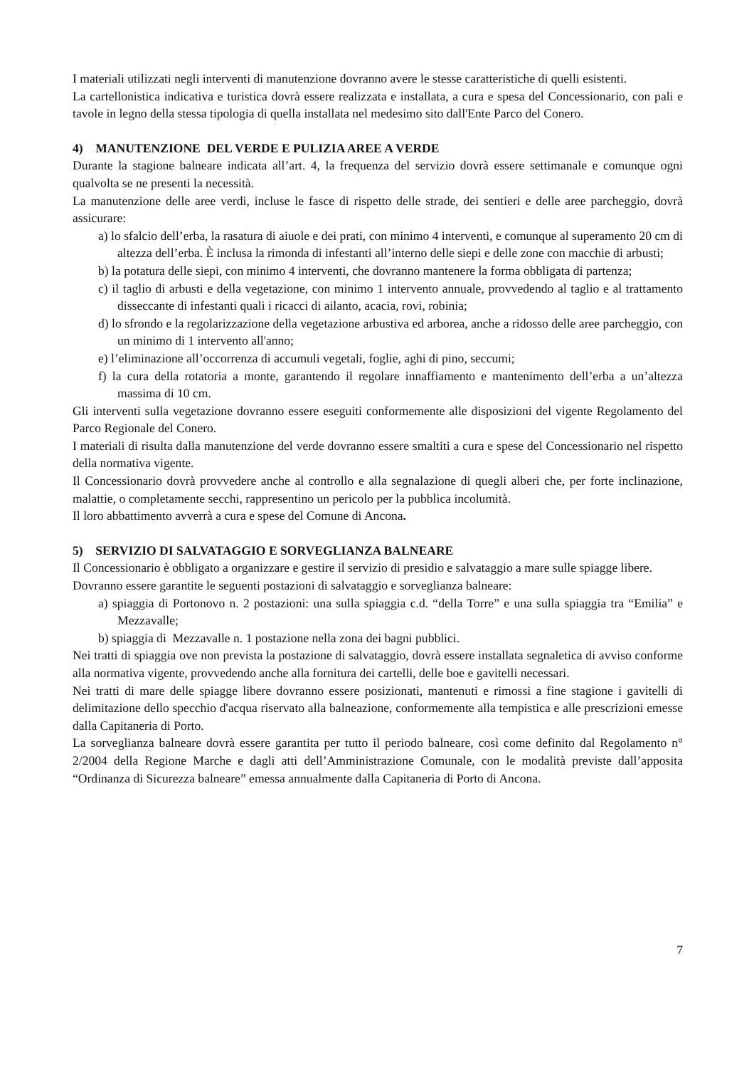I materiali utilizzati negli interventi di manutenzione dovranno avere le stesse caratteristiche di quelli esistenti.
La cartellonistica indicativa e turistica dovrà essere realizzata e installata, a cura e spesa del Concessionario, con pali e tavole in legno della stessa tipologia di quella installata nel medesimo sito dall'Ente Parco del Conero.
4) MANUTENZIONE DEL VERDE E PULIZIA AREE A VERDE
Durante la stagione balneare indicata all’art. 4, la frequenza del servizio dovrà essere settimanale e comunque ogni qualvolta se ne presenti la necessità.
La manutenzione delle aree verdi, incluse le fasce di rispetto delle strade, dei sentieri e delle aree parcheggio, dovrà assicurare:
a) lo sfalcio dell’erba, la rasatura di aiuole e dei prati, con minimo 4 interventi, e comunque al superamento 20 cm di altezza dell’erba. È inclusa la rimonda di infestanti all’interno delle siepi e delle zone con macchie di arbusti;
b) la potatura delle siepi, con minimo 4 interventi, che dovranno mantenere la forma obbligata di partenza;
c) il taglio di arbusti e della vegetazione, con minimo 1 intervento annuale, provvedendo al taglio e al trattamento disseccante di infestanti quali i ricacci di ailanto, acacia, rovi, robinia;
d) lo sfrondo e la regolarizzazione della vegetazione arbustiva ed arborea, anche a ridosso delle aree parcheggio, con un minimo di 1 intervento all'anno;
e) l’eliminazione all’occorrenza di accumuli vegetali, foglie, aghi di pino, seccumi;
f) la cura della rotatoria a monte, garantendo il regolare innaffiamento e mantenimento dell’erba a un’altezza massima di 10 cm.
Gli interventi sulla vegetazione dovranno essere eseguiti conformemente alle disposizioni del vigente Regolamento del Parco Regionale del Conero.
I materiali di risulta dalla manutenzione del verde dovranno essere smaltiti a cura e spese del Concessionario nel rispetto della normativa vigente.
Il Concessionario dovrà provvedere anche al controllo e alla segnalazione di quegli alberi che, per forte inclinazione, malattie, o completamente secchi, rappresentino un pericolo per la pubblica incolumità.
Il loro abbattimento avverrà a cura e spese del Comune di Ancona.
5) SERVIZIO DI SALVATAGGIO E SORVEGLIANZA BALNEARE
Il Concessionario è obbligato a organizzare e gestire il servizio di presidio e salvataggio a mare sulle spiagge libere.
Dovranno essere garantite le seguenti postazioni di salvataggio e sorveglianza balneare:
a) spiaggia di Portonovo n. 2 postazioni: una sulla spiaggia c.d. “della Torre” e una sulla spiaggia tra “Emilia” e Mezzavalle;
b) spiaggia di Mezzavalle n. 1 postazione nella zona dei bagni pubblici.
Nei tratti di spiaggia ove non prevista la postazione di salvataggio, dovrà essere installata segnaletica di avviso conforme alla normativa vigente, provvedendo anche alla fornitura dei cartelli, delle boe e gavitelli necessari.
Nei tratti di mare delle spiagge libere dovranno essere posizionati, mantenuti e rimossi a fine stagione i gavitelli di delimitazione dello specchio d'acqua riservato alla balneazione, conformemente alla tempistica e alle prescrizioni emesse dalla Capitaneria di Porto.
La sorveglianza balneare dovrà essere garantita per tutto il periodo balneare, così come definito dal Regolamento n° 2/2004 della Regione Marche e dagli atti dell’Amministrazione Comunale, con le modalità previste dall’apposita “Ordinanza di Sicurezza balneare” emessa annualmente dalla Capitaneria di Porto di Ancona.
7